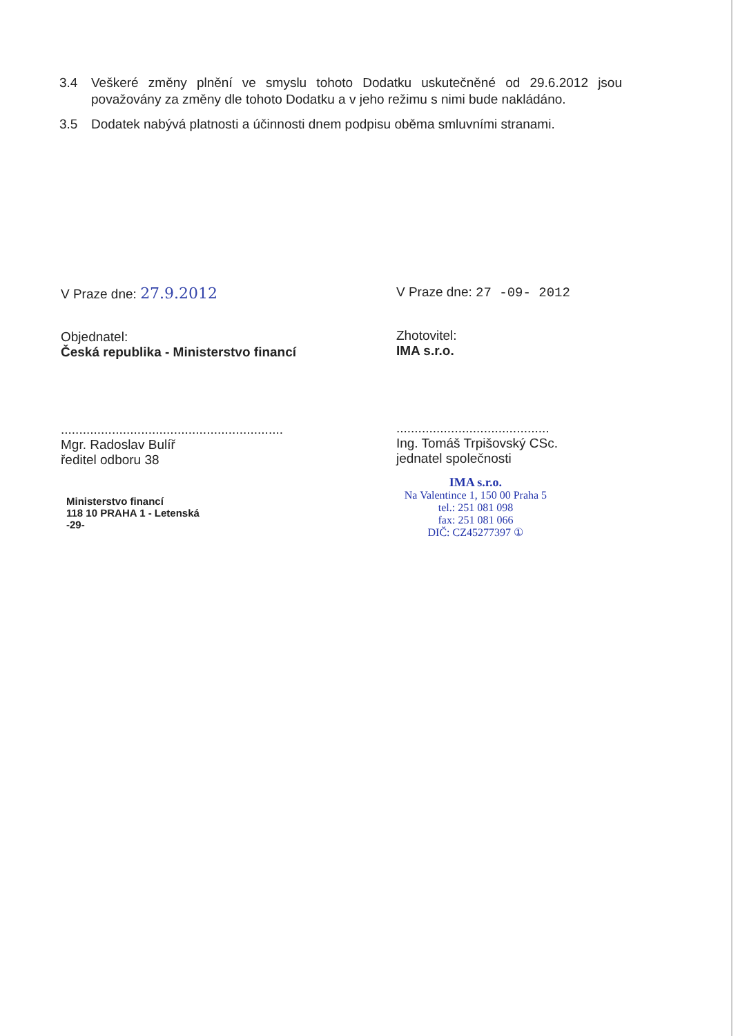3.4 Veškeré změny plnění ve smyslu tohoto Dodatku uskutečněné od 29.6.2012 jsou považovány za změny dle tohoto Dodatku a v jeho režimu s nimi bude nakládáno.
3.5 Dodatek nabývá platnosti a účinnosti dnem podpisu oběma smluvními stranami.
V Praze dne: 27.9.2012
Objednatel:
Česká republika - Ministerstvo financí
.............................................................
Mgr. Radoslav Bulíř
ředitel odboru 38
Ministerstvo financí
118 10 PRAHA 1 - Letenská
-29-
V Praze dne: 27 -09- 2012
Zhotovitel:
IMA s.r.o.
..........................................
Ing. Tomáš Trpišovský CSc.
jednatel společnosti
IMA s.r.o.
Na Valentince 1, 150 00 Praha 5
tel.: 251 081 098
fax: 251 081 066
DIČ: CZ45277397 ①